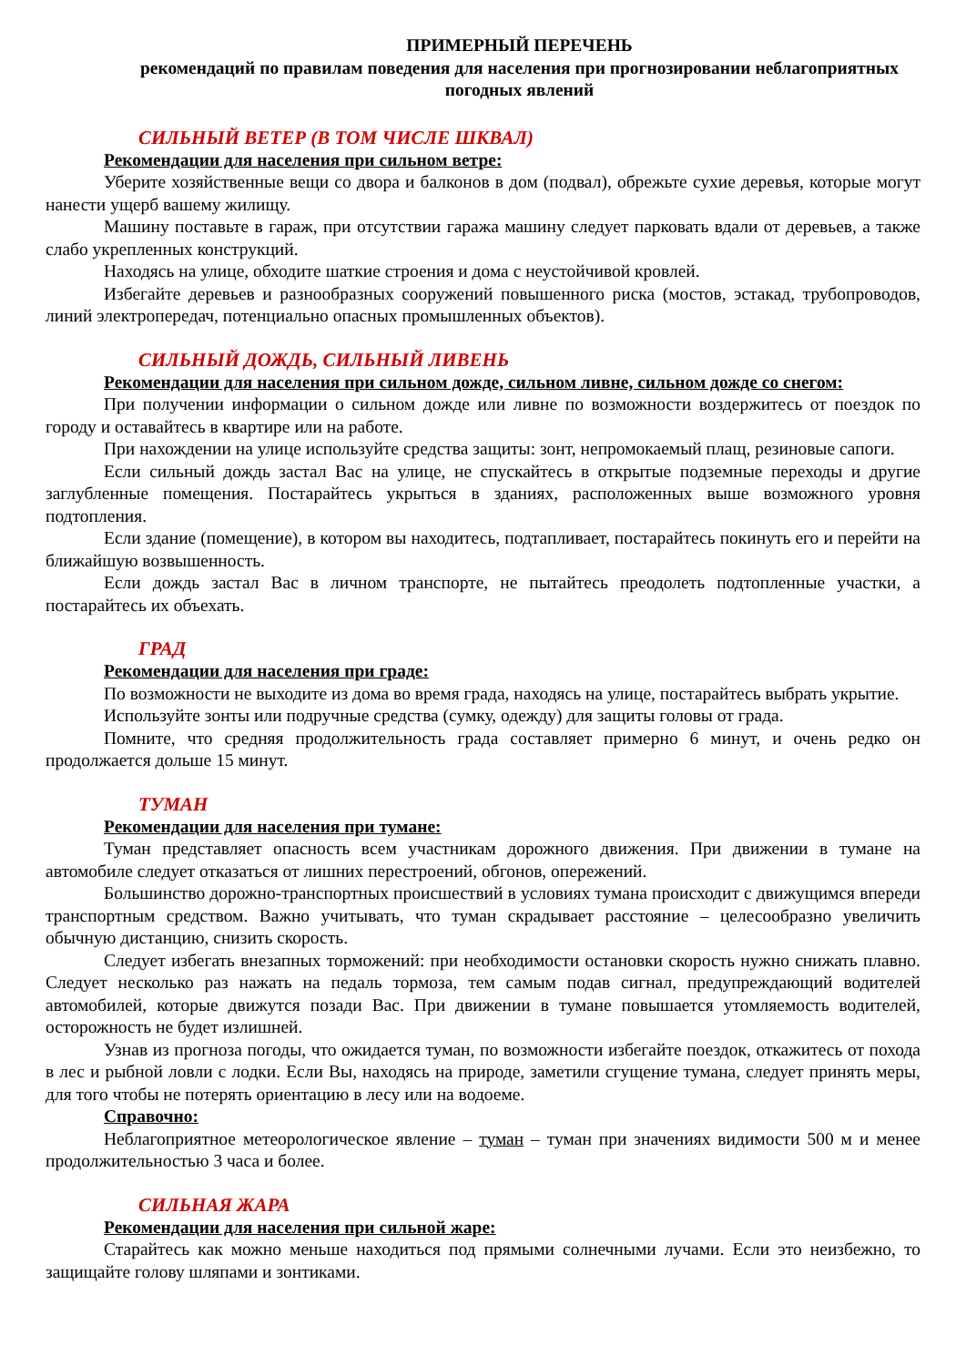ПРИМЕРНЫЙ ПЕРЕЧЕНЬ
рекомендаций по правилам поведения для населения при прогнозировании неблагоприятных погодных явлений
СИЛЬНЫЙ ВЕТЕР (В ТОМ ЧИСЛЕ ШКВАЛ)
Рекомендации для населения при сильном ветре:
Уберите хозяйственные вещи со двора и балконов в дом (подвал), обрежьте сухие деревья, которые могут нанести ущерб вашему жилищу.
Машину поставьте в гараж, при отсутствии гаража машину следует парковать вдали от деревьев, а также слабо укрепленных конструкций.
Находясь на улице, обходите шаткие строения и дома с неустойчивой кровлей.
Избегайте деревьев и разнообразных сооружений повышенного риска (мостов, эстакад, трубопроводов, линий электропередач, потенциально опасных промышленных объектов).
СИЛЬНЫЙ ДОЖДЬ, СИЛЬНЫЙ ЛИВЕНЬ
Рекомендации для населения при сильном дожде, сильном ливне, сильном дожде со снегом:
При получении информации о сильном дожде или ливне по возможности воздержитесь от поездок по городу и оставайтесь в квартире или на работе.
При нахождении на улице используйте средства защиты: зонт, непромокаемый плащ, резиновые сапоги.
Если сильный дождь застал Вас на улице, не спускайтесь в открытые подземные переходы и другие заглубленные помещения. Постарайтесь укрыться в зданиях, расположенных выше возможного уровня подтопления.
Если здание (помещение), в котором вы находитесь, подтапливает, постарайтесь покинуть его и перейти на ближайшую возвышенность.
Если дождь застал Вас в личном транспорте, не пытайтесь преодолеть подтопленные участки, а постарайтесь их объехать.
ГРАД
Рекомендации для населения при граде:
По возможности не выходите из дома во время града, находясь на улице, постарайтесь выбрать укрытие.
Используйте зонты или подручные средства (сумку, одежду) для защиты головы от града.
Помните, что средняя продолжительность града составляет примерно 6 минут, и очень редко он продолжается дольше 15 минут.
ТУМАН
Рекомендации для населения при тумане:
Туман представляет опасность всем участникам дорожного движения. При движении в тумане на автомобиле следует отказаться от лишних перестроений, обгонов, опережений.
Большинство дорожно-транспортных происшествий в условиях тумана происходит с движущимся впереди транспортным средством. Важно учитывать, что туман скрадывает расстояние – целесообразно увеличить обычную дистанцию, снизить скорость.
Следует избегать внезапных торможений: при необходимости остановки скорость нужно снижать плавно. Следует несколько раз нажать на педаль тормоза, тем самым подав сигнал, предупреждающий водителей автомобилей, которые движутся позади Вас. При движении в тумане повышается утомляемость водителей, осторожность не будет излишней.
Узнав из прогноза погоды, что ожидается туман, по возможности избегайте поездок, откажитесь от похода в лес и рыбной ловли с лодки. Если Вы, находясь на природе, заметили сгущение тумана, следует принять меры, для того чтобы не потерять ориентацию в лесу или на водоеме.
Справочно:
Неблагоприятное метеорологическое явление – туман – туман при значениях видимости 500 м и менее продолжительностью 3 часа и более.
СИЛЬНАЯ ЖАРА
Рекомендации для населения при сильной жаре:
Старайтесь как можно меньше находиться под прямыми солнечными лучами. Если это неизбежно, то защищайте голову шляпами и зонтиками.